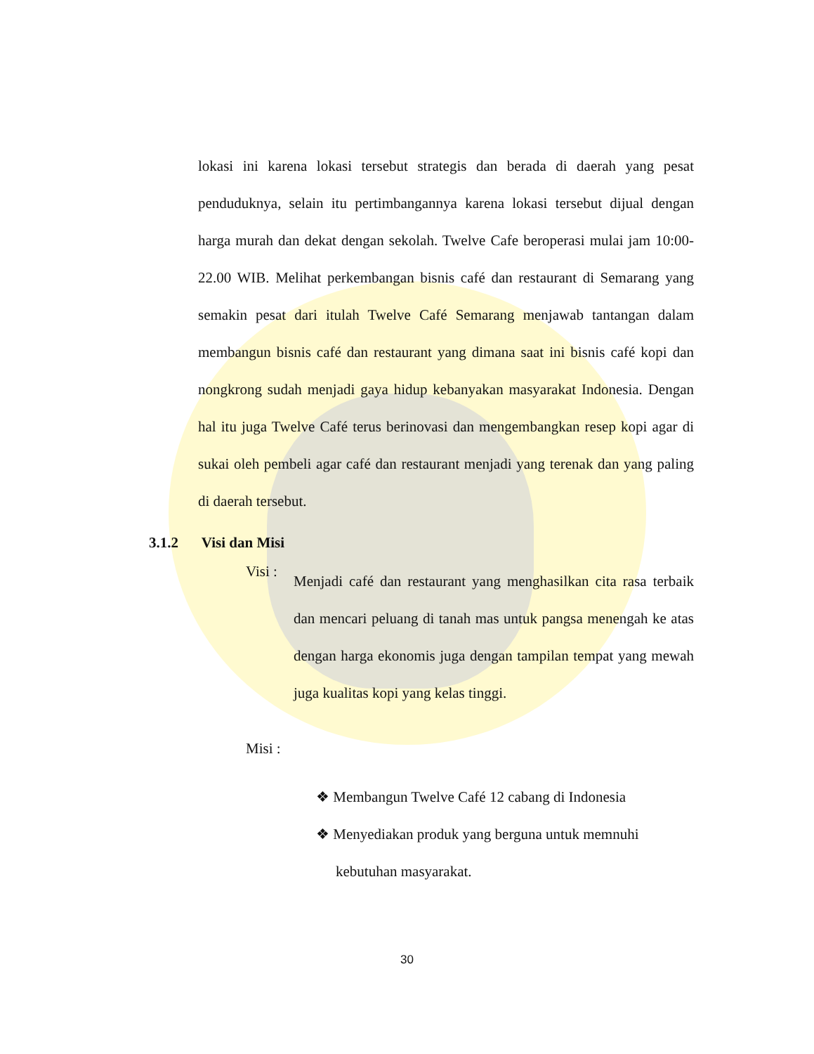lokasi ini karena lokasi tersebut strategis dan berada di daerah yang pesat penduduknya, selain itu pertimbangannya karena lokasi tersebut dijual dengan harga murah dan dekat dengan sekolah. Twelve Cafe beroperasi mulai jam 10:00-22.00 WIB. Melihat perkembangan bisnis café dan restaurant di Semarang yang semakin pesat dari itulah Twelve Café Semarang menjawab tantangan dalam membangun bisnis café dan restaurant yang dimana saat ini bisnis café kopi dan nongkrong sudah menjadi gaya hidup kebanyakan masyarakat Indonesia. Dengan hal itu juga Twelve Café terus berinovasi dan mengembangkan resep kopi agar di sukai oleh pembeli agar café dan restaurant menjadi yang terenak dan yang paling di daerah tersebut.
3.1.2 Visi dan Misi
Visi :
Menjadi café dan restaurant yang menghasilkan cita rasa terbaik dan mencari peluang di tanah mas untuk pangsa menengah ke atas dengan harga ekonomis juga dengan tampilan tempat yang mewah juga kualitas kopi yang kelas tinggi.
Misi :
❖ Membangun Twelve Café 12 cabang di Indonesia
❖ Menyediakan produk yang berguna untuk memnuhi kebutuhan masyarakat.
30